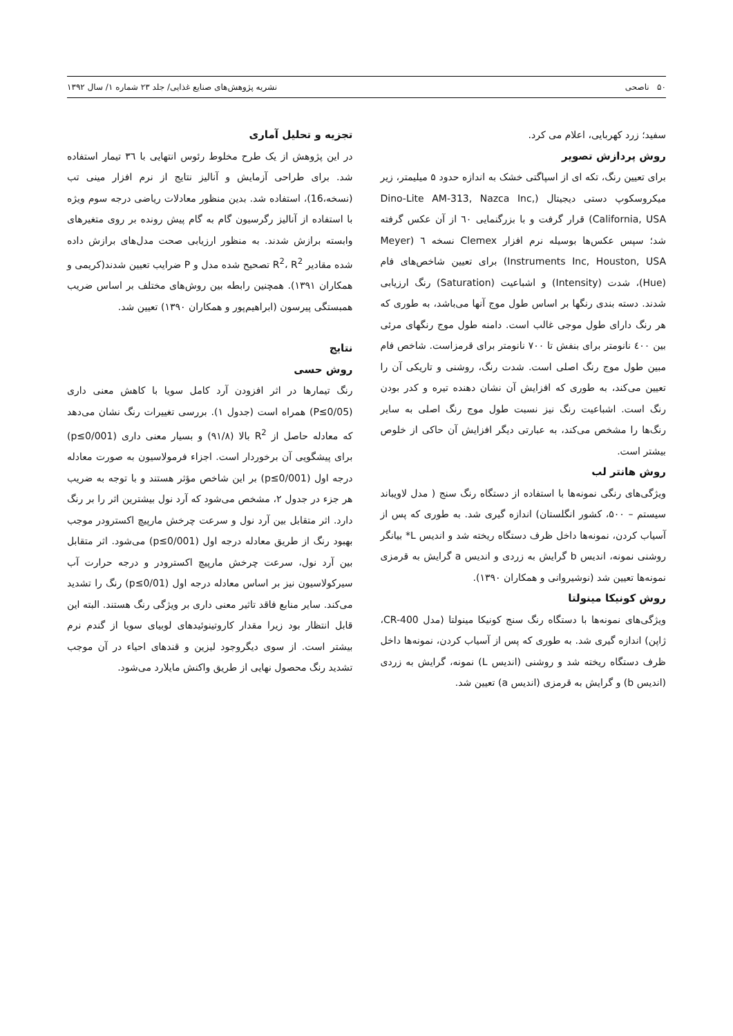۵۰ ناصحی نشریه پژوهش‌های صنایع غذایی/ جلد ۲۳ شماره ۱/ سال ۱۳۹۲
سفید؛ زرد کهربایی، اعلام می کرد.
روش پردازش تصویر
برای تعیین رنگ، تکه ای از اسپاگتی خشک به اندازه حدود ۵ میلیمتر، زیر میکروسکوپ دستی دیجیتال (Dino-Lite AM-313, Nazca Inc, California, USA) قرار گرفت و با بزرگنمایی ٦٠ از آن عکس گرفته شد؛ سپس عکس‌ها بوسیله نرم افزار Clemex نسخه ٦ (Meyer Instruments Inc, Houston, USA) برای تعیین شاخص‌های فام (Hue)، شدت (Intensity) و اشباعیت (Saturation) رنگ ارزیابی شدند. دسته بندی رنگها بر اساس طول موج آنها می‌باشد، به طوری که هر رنگ دارای طول موجی غالب است. دامنه طول موج رنگهای مرئی بین ٤٠٠ نانومتر برای بنفش تا ٧٠٠ نانومتر برای قرمزاست. شاخص فام مبین طول موج رنگ اصلی است. شدت رنگ، روشنی و تاریکی آن را تعیین می‌کند، به طوری که افزایش آن نشان دهنده تیره و کدر بودن رنگ است. اشباعیت رنگ نیز نسبت طول موج رنگ اصلی به سایر رنگ‌ها را مشخص می‌کند، به عبارتی دیگر افزایش آن حاکی از خلوص بیشتر است.
روش هانتر لب
ویژگی‌های رنگی نمونه‌ها با استفاده از دستگاه رنگ سنج ( مدل لاویباند سیستم – ۵۰۰، کشور انگلستان) اندازه گیری شد. به طوری که پس از آسیاب کردن، نمونه‌ها داخل ظرف دستگاه ریخته شد و اندیس L* بیانگر روشنی نمونه، اندیس b گرایش به زردی و اندیس a گرایش به قرمزی نمونه‌ها تعیین شد (نوشیروانی و همکاران ۱۳۹۰).
روش کونیکا مینولتا
ویژگی‌های نمونه‌ها با دستگاه رنگ سنج کونیکا مینولتا (مدل CR-400، ژاپن) اندازه گیری شد. به طوری که پس از آسیاب کردن، نمونه‌ها داخل ظرف دستگاه ریخته شد و روشنی (اندیس L) نمونه، گرایش به زردی (اندیس b) و گرایش به قرمزی (اندیس a) تعیین شد.
تجزیه و تحلیل آماری
در این پژوهش از یک طرح مخلوط رئوس انتهایی با ۳٦ تیمار استفاده شد. برای طراحی آزمایش و آنالیز نتایج از نرم افزار مینی تب (نسخه،16)، استفاده شد. بدین منظور معادلات ریاضی درجه سوم ویژه با استفاده از آنالیز رگرسیون گام به گام پیش رونده بر روی متغیرهای وابسته برازش شدند. به منظور ارزیابی صحت مدل‌های برازش داده شده مقادیر R<sup>2</sup>، R<sup>2</sup> تصحیح شده مدل و P ضرایب تعیین شدند(کریمی و همکاران ۱۳۹۱). همچنین رابطه بین روش‌های مختلف بر اساس ضریب همبستگی پیرسون (ابراهیم‌پور و همکاران ۱۳۹۰) تعیین شد.
نتایج
روش حسی
رنگ تیمارها در اثر افزودن آرد کامل سویا با کاهش معنی داری (P≤0/05) همراه است (جدول ۱). بررسی تغییرات رنگ نشان می‌دهد که معادله حاصل از R<sup>2</sup> بالا (۹۱/۸) و بسیار معنی داری (p≤0/001) برای پیشگویی آن برخوردار است. اجزاء فرمولاسیون به صورت معادله درجه اول (p≤0/001) بر این شاخص مؤثر هستند و با توجه به ضریب هر جزء در جدول ۲، مشخص می‌شود که آرد نول بیشترین اثر را بر رنگ دارد. اثر متقابل بین آرد نول و سرعت چرخش مارپیچ اکسترودر موجب بهبود رنگ از طریق معادله درجه اول (p≤0/001) می‌شود. اثر متقابل بین آرد نول، سرعت چرخش مارپیچ اکسترودر و درجه حرارت آب سیرکولاسیون نیز بر اساس معادله درجه اول (p≤0/01) رنگ را تشدید می‌کند. سایر منابع فاقد تاثیر معنی داری بر ویژگی رنگ هستند. البته این قابل انتظار بود زیرا مقدار کاروتینوئیدهای لوبیای سویا از گندم نرم بیشتر است. از سوی دیگروجود لیزین و قندهای احیاء در آن موجب تشدید رنگ محصول نهایی از طریق واکنش مایلارد می‌شود.